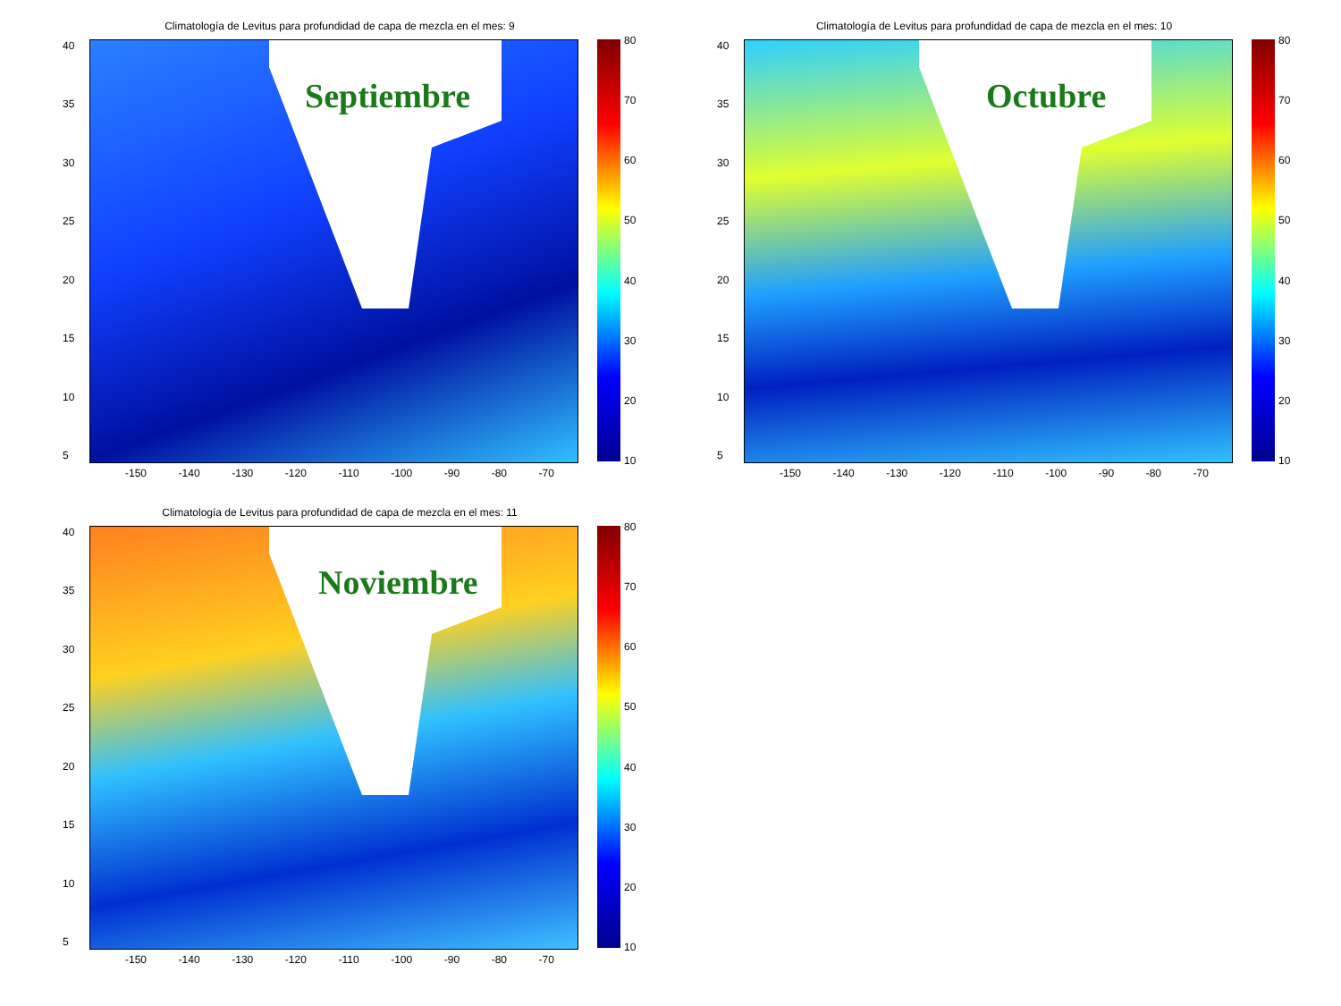Climatología de Levitus para profundidad de capa de mezcla en el mes: 9
Septiembre
40
35
30
25
20
15
10
5
-150 -140 -130 -120 -110 -100 -90 -80 -70
80
70
60
50
40
30
20
10
Climatología de Levitus para profundidad de capa de mezcla en el mes: 10
Octubre
40
35
30
25
20
15
10
5
-150 -140 -130 -120 -110 -100 -90 -80 -70
80
70
60
50
40
30
20
10
Climatología de Levitus para profundidad de capa de mezcla en el mes: 11
Noviembre
40
35
30
25
20
15
10
5
-150 -140 -130 -120 -110 -100 -90 -80 -70
80
70
60
50
40
30
20
10